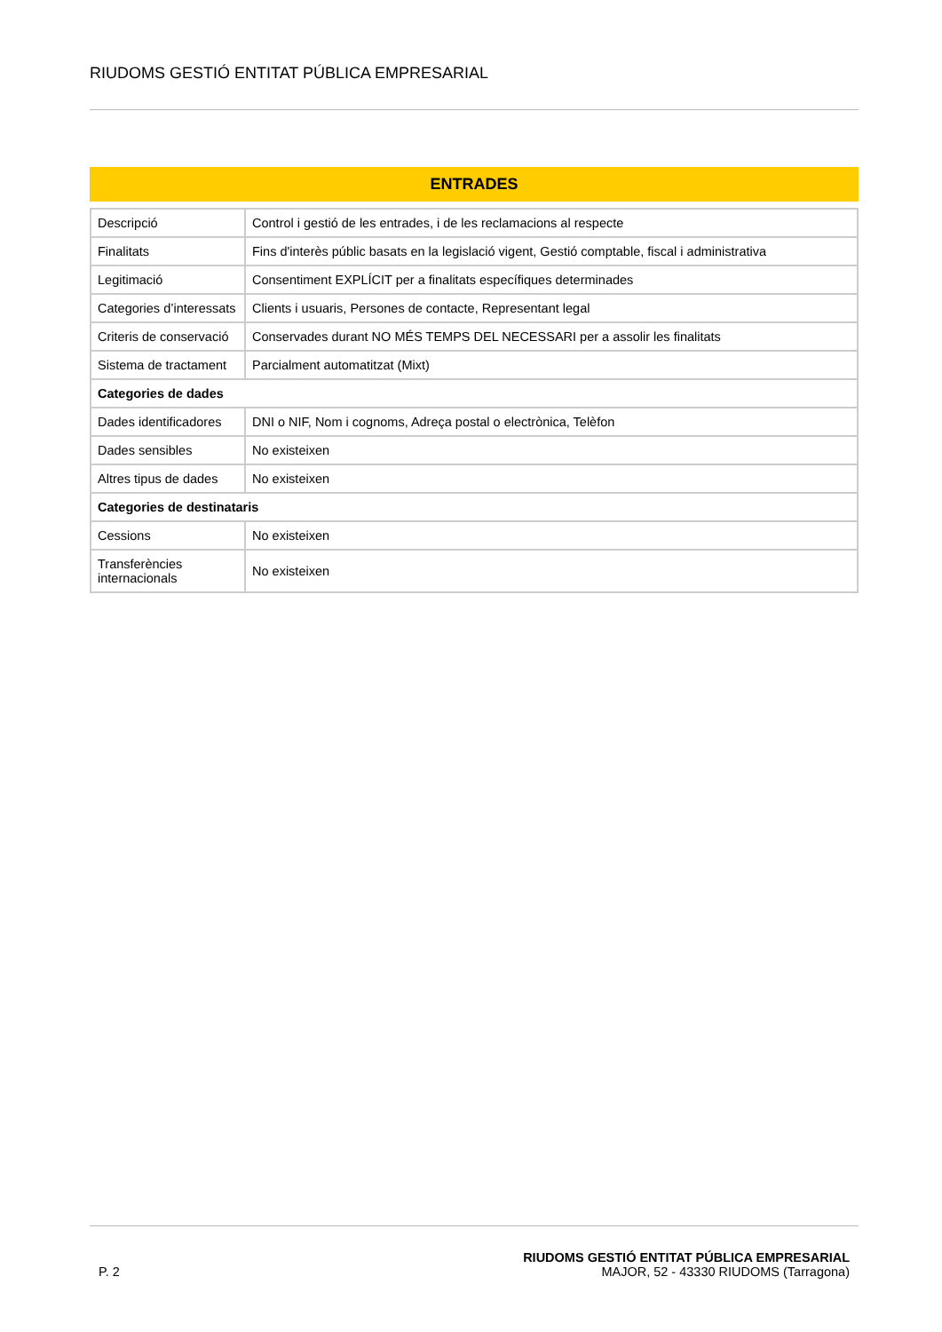RIUDOMS GESTIÓ ENTITAT PÚBLICA EMPRESARIAL
ENTRADES
| Descripció | Control i gestió de les entrades, i de les reclamacions al respecte |
| Finalitats | Fins d'interès públic basats en la legislació vigent, Gestió comptable, fiscal i administrativa |
| Legitimació | Consentiment EXPLÍCIT per a finalitats específiques determinades |
| Categories d’interessats | Clients i usuaris, Persones de contacte, Representant legal |
| Criteris de conservació | Conservades durant NO MÉS TEMPS DEL NECESSARI per a assolir les finalitats |
| Sistema de tractament | Parcialment automatitzat (Mixt) |
| Categories de dades | |
| Dades identificadores | DNI o NIF, Nom i cognoms, Adreça postal o electrònica, Telèfon |
| Dades sensibles | No existeixen |
| Altres tipus de dades | No existeixen |
| Categories de destinataris | |
| Cessions | No existeixen |
| Transferències internacionals | No existeixen |
P. 2
RIUDOMS GESTIÓ ENTITAT PÚBLICA EMPRESARIAL
MAJOR, 52 - 43330 RIUDOMS (Tarragona)